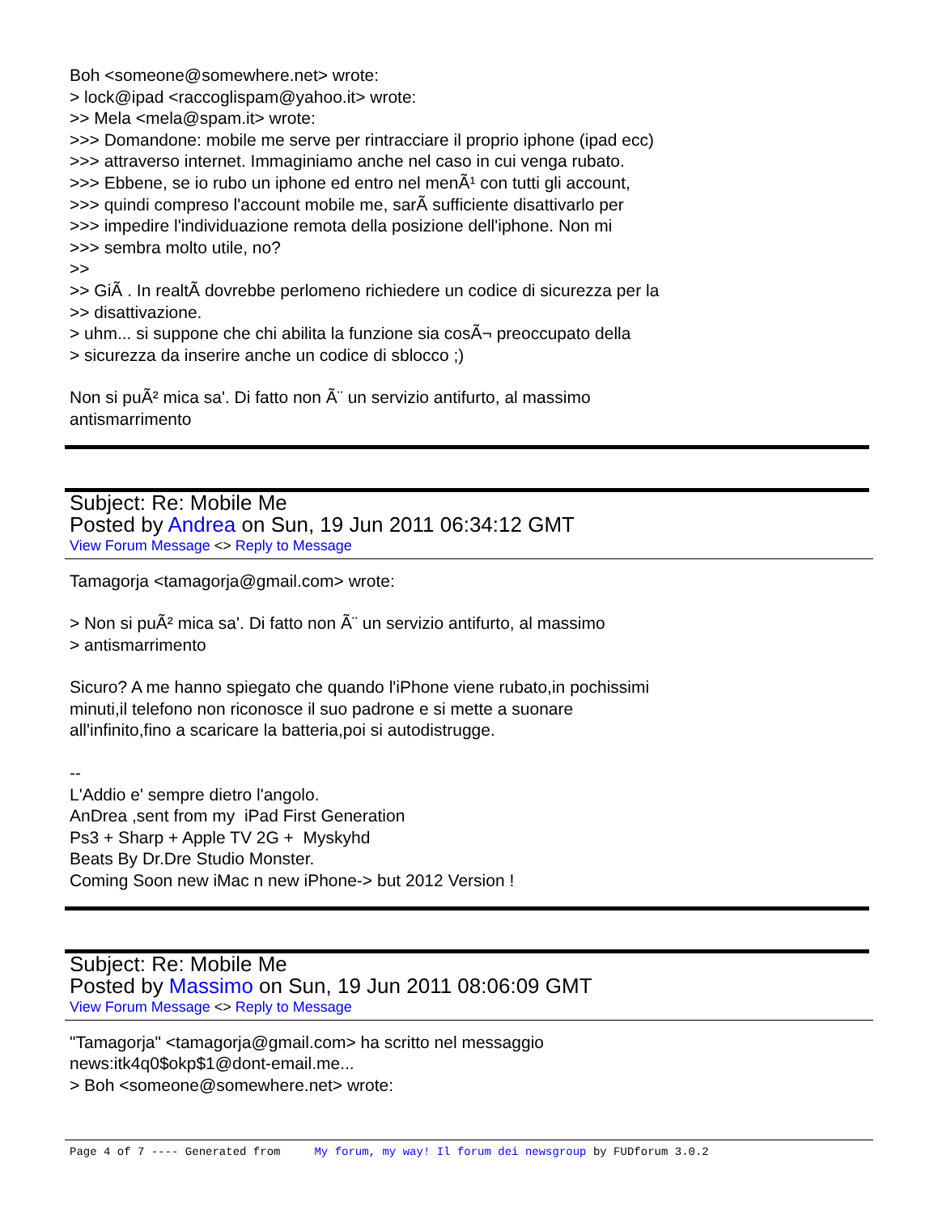Boh <someone@somewhere.net> wrote:
> lock@ipad <raccoglispam@yahoo.it> wrote:
>> Mela <mela@spam.it> wrote:
>>> Domandone: mobile me serve per rintracciare il proprio iphone (ipad ecc)
>>> attraverso internet. Immaginiamo anche nel caso in cui venga rubato.
>>> Ebbene, se io rubo un iphone ed entro nel menÃ¹ con tutti gli account,
>>> quindi compreso l'account mobile me, sarÃ sufficiente disattivarlo per
>>> impedire l'individuazione remota della posizione dell'iphone. Non mi
>>> sembra molto utile, no?
>>
>> GiÃ . In realtÃ dovrebbe perlomeno richiedere un codice di sicurezza per la
>> disattivazione.
> uhm... si suppone che chi abilita la funzione sia cosÃ¬ preoccupato della
> sicurezza da inserire anche un codice di sblocco ;)
Non si puÃ² mica sa'. Di fatto non Ã¨ un servizio antifurto, al massimo
antismarrimento
Subject: Re: Mobile Me
Posted by Andrea on Sun, 19 Jun 2011 06:34:12 GMT
View Forum Message <> Reply to Message
Tamagorja <tamagorja@gmail.com> wrote:
> Non si puÃ² mica sa'. Di fatto non Ã¨ un servizio antifurto, al massimo
> antismarrimento
Sicuro? A me hanno spiegato che quando l'iPhone viene rubato,in pochissimi
minuti,il telefono non riconosce il suo padrone e si mette a suonare
all'infinito,fino a scaricare la batteria,poi si autodistrugge.
--
L'Addio e' sempre dietro l'angolo.
AnDrea ,sent from my iPad First Generation
Ps3 + Sharp + Apple TV 2G + Myskyhd
Beats By Dr.Dre Studio Monster.
Coming Soon new iMac n new iPhone-> but 2012 Version !
Subject: Re: Mobile Me
Posted by Massimo on Sun, 19 Jun 2011 08:06:09 GMT
View Forum Message <> Reply to Message
"Tamagorja" <tamagorja@gmail.com> ha scritto nel messaggio
news:itk4q0$okp$1@dont-email.me...
> Boh <someone@somewhere.net> wrote:
Page 4 of 7 ---- Generated from My forum, my way! Il forum dei newsgroup by FUDforum 3.0.2